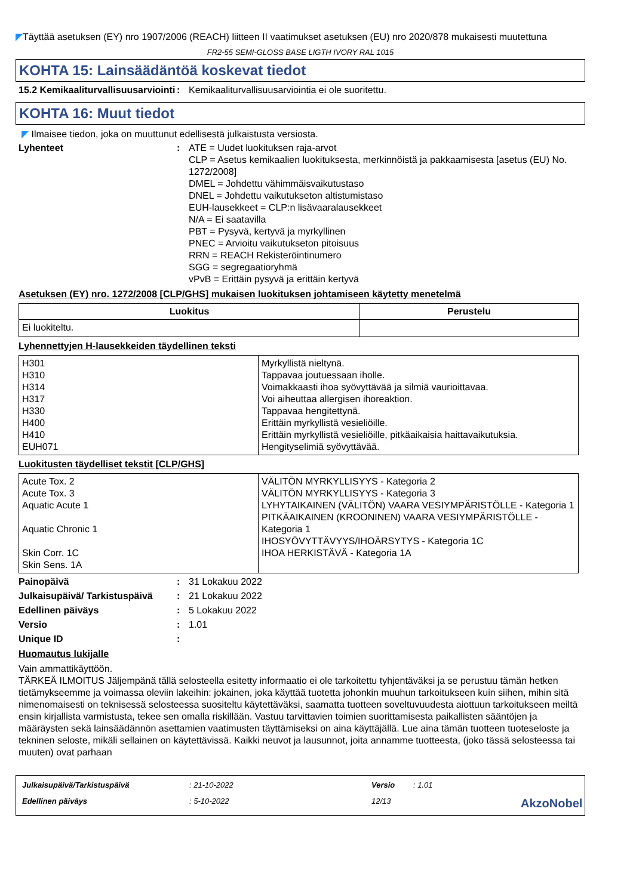◤Täyttää asetuksen (EY) nro 1907/2006 (REACH) liitteen II vaatimukset asetuksen (EU) nro 2020/878 mukaisesti muutettuna
FR2-55 SEMI-GLOSS BASE LIGTH IVORY RAL 1015
KOHTA 15: Lainsäädäntöä koskevat tiedot
15.2 Kemikaaliturvallisuusarviointi
: Kemikaaliturvallisuusarviointia ei ole suoritettu.
KOHTA 16: Muut tiedot
◤ Ilmaisee tiedon, joka on muuttunut edellisestä julkaistusta versiosta.
Lyhenteet : ATE = Uudet luokituksen raja-arvot
CLP = Asetus kemikaalien luokituksesta, merkinnöistä ja pakkaamisesta [asetus (EU) No. 1272/2008]
DMEL = Johdettu vähimmäisvaikutustaso
DNEL = Johdettu vaikutukseton altistumistaso
EUH-lausekkeet = CLP:n lisävaaralausekkeet
N/A = Ei saatavilla
PBT = Pysyvä, kertyvä ja myrkyllinen
PNEC = Arvioitu vaikutukseton pitoisuus
RRN = REACH Rekisteröintinumero
SGG = segregaatioryhmä
vPvB = Erittäin pysyvä ja erittäin kertyvä
Asetuksen (EY) nro. 1272/2008 [CLP/GHS] mukaisen luokituksen johtamiseen käytetty menetelmä
| Luokitus | Perustelu |
| --- | --- |
| Ei luokiteltu. | |
Lyhennettyjen H-lausekkeiden täydellinen teksti
| H301 H310 H314 H317 H330 H400 H410 EUH071 | Myrkyllistä nieltynä. Tappavaa joutuessaan iholle. Voimakkaasti ihoa syövyttävää ja silmiä vaurioittavaa. Voi aiheuttaa allergisen ihoreaktion. Tappavaa hengitettynä. Erittäin myrkyllistä vesieliöille. Erittäin myrkyllistä vesieliöille, pitkäaikaisia haittavaikutuksia. Hengityselimiä syövyttävää. |
Luokitusten täydelliset tekstit [CLP/GHS]
| Acute Tox. 2 Acute Tox. 3 Aquatic Acute 1 Aquatic Chronic 1 Skin Corr. 1C Skin Sens. 1A | VÄLITÖN MYRKYLLISYYS - Kategoria 2 VÄLITÖN MYRKYLLISYYS - Kategoria 3 LYHYTAIKAINEN (VÄLITÖN) VAARA VESIYMPÄRISTÖLLE - Kategoria 1 PITKÄAIKAINEN (KROONINEN) VAARA VESIYMPÄRISTÖLLE - Kategoria 1 IHOSYÖVYTTÄVYYS/IHOÄRSYTYS - Kategoria 1C IHOA HERKISTÄVÄ - Kategoria 1A |
Painopäivä : 31 Lokakuu 2022
Julkaisupäivä/ Tarkistuspäivä
: 21 Lokakuu 2022
Edellinen päiväys : 5 Lokakuu 2022
Versio : 1.01
Unique ID :
Huomautus lukijalle
Vain ammattikäyttöön.
TÄRKEÄ ILMOITUS Jäljempänä tällä selosteella esitetty informaatio ei ole tarkoitettu tyhjentäväksi ja se perustuu tämän hetken tietämykseemme ja voimassa oleviin lakeihin: jokainen, joka käyttää tuotetta johonkin muuhun tarkoitukseen kuin siihen, mihin sitä nimenomaisesti on teknisessä selosteessa suositeltu käytettäväksi, saamatta tuotteen soveltuvuudesta aiottuun tarkoitukseen meiltä ensin kirjallista varmistusta, tekee sen omalla riskillään. Vastuu tarvittavien toimien suorittamisesta paikallisten sääntöjen ja määräysten sekä lainsäädännön asettamien vaatimusten täyttämiseksi on aina käyttäjällä. Lue aina tämän tuotteen tuoteseloste ja tekninen seloste, mikäli sellainen on käytettävissä. Kaikki neuvot ja lausunnot, joita annamme tuotteesta, (joko tässä selosteessa tai muuten) ovat parhaan
Julkaisupäivä/Tarkistuspäivä
: 21-10-2022
Versio
: 1.01
Edellinen päiväys
: 5-10-2022
12/13
AkzoNobel